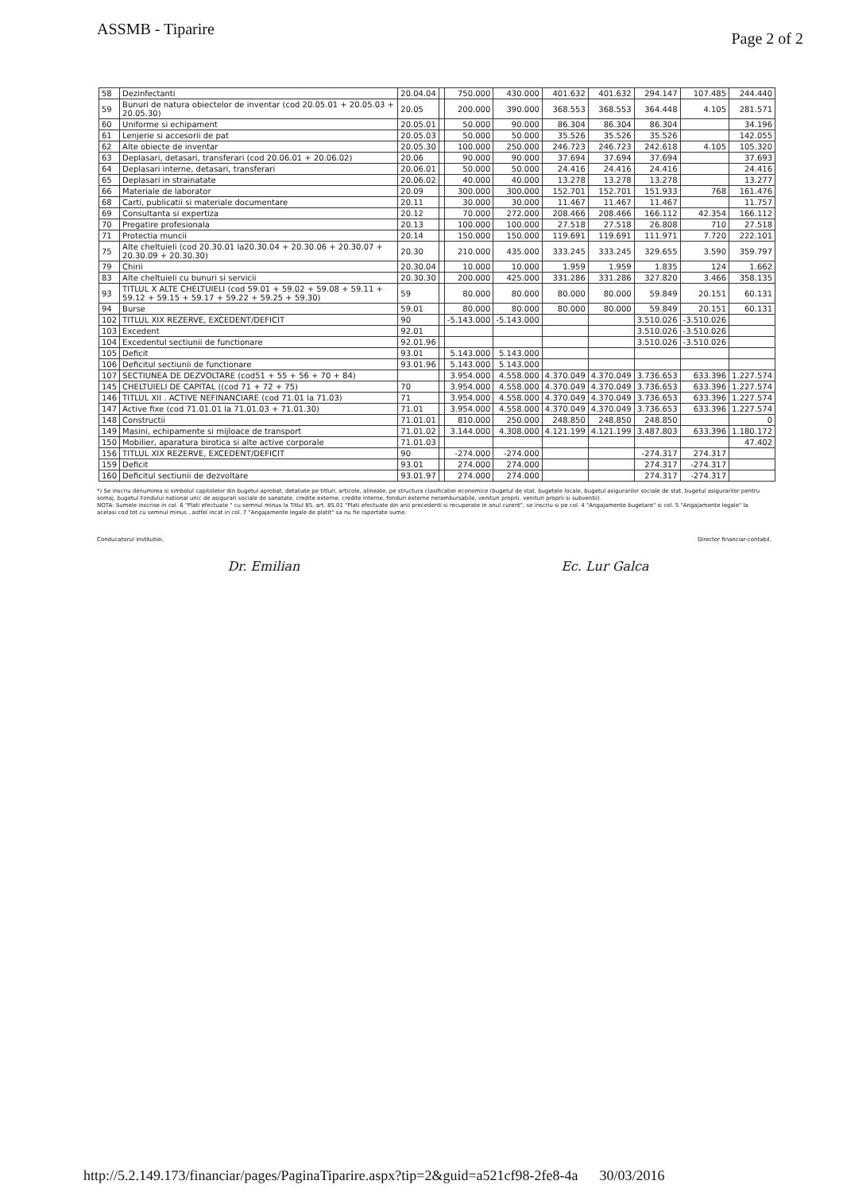ASSMB - Tiparire
Page 2 of 2
| 58 | Dezinfectanti | 20.04.04 | | 750.000 | 430.000 | 401.632 | 401.632 | 294.147 | 107.485 | 244.440 |
| 59 | Bunuri de natura obiectelor de inventar (cod 20.05.01 + 20.05.03 + 20.05.30) | 20.05 | | 200.000 | 390.000 | 368.553 | 368.553 | 364.448 | 4.105 | 281.571 |
| 60 | Uniforme si echipament | 20.05.01 | | 50.000 | 90.000 | 86.304 | 86.304 | 86.304 | | 34.196 |
| 61 | Lenjerie si accesorii de pat | 20.05.03 | | 50.000 | 50.000 | 35.526 | 35.526 | 35.526 | | 142.055 |
| 62 | Alte obiecte de inventar | 20.05.30 | | 100.000 | 250.000 | 246.723 | 246.723 | 242.618 | 4.105 | 105.320 |
| 63 | Deplasari, detasari, transferari (cod 20.06.01 + 20.06.02) | 20.06 | | 90.000 | 90.000 | 37.694 | 37.694 | 37.694 | | 37.693 |
| 64 | Deplasari interne, detasari, transferari | 20.06.01 | | 50.000 | 50.000 | 24.416 | 24.416 | 24.416 | | 24.416 |
| 65 | Deplasari in strainatate | 20.06.02 | | 40.000 | 40.000 | 13.278 | 13.278 | 13.278 | | 13.277 |
| 66 | Materiale de laborator | 20.09 | | 300.000 | 300.000 | 152.701 | 152.701 | 151.933 | 768 | 161.476 |
| 68 | Carti, publicatii si materiale documentare | 20.11 | | 30.000 | 30.000 | 11.467 | 11.467 | 11.467 | | 11.757 |
| 69 | Consultanta si expertiza | 20.12 | | 70.000 | 272.000 | 208.466 | 208.466 | 166.112 | 42.354 | 166.112 |
| 70 | Pregatire profesionala | 20.13 | | 100.000 | 100.000 | 27.518 | 27.518 | 26.808 | 710 | 27.518 |
| 71 | Protectia muncii | 20.14 | | 150.000 | 150.000 | 119.691 | 119.691 | 111.971 | 7.720 | 222.101 |
| 75 | Alte cheltuieli (cod 20.30.01 la20.30.04 + 20.30.06 + 20.30.07 + 20.30.09 + 20.30.30) | 20.30 | | 210.000 | 435.000 | 333.245 | 333.245 | 329.655 | 3.590 | 359.797 |
| 79 | Chirii | 20.30.04 | | 10.000 | 10.000 | 1.959 | 1.959 | 1.835 | 124 | 1.662 |
| 83 | Alte cheltuieli cu bunuri si servicii | 20.30.30 | | 200.000 | 425.000 | 331.286 | 331.286 | 327.820 | 3.466 | 358.135 |
| 93 | TITLUL X ALTE CHELTUIELI (cod 59.01 + 59.02 + 59.08 + 59.11 + 59.12 + 59.15 + 59.17 + 59.22 + 59.25 + 59.30) | 59 | | 80.000 | 80.000 | 80.000 | 80.000 | 59.849 | 20.151 | 60.131 |
| 94 | Burse | 59.01 | | 80.000 | 80.000 | 80.000 | 80.000 | 59.849 | 20.151 | 60.131 |
| 102 | TITLUL XIX REZERVE, EXCEDENT/DEFICIT | 90 | | -5.143.000 | -5.143.000 | | | 3.510.026 | -3.510.026 | |
| 103 | Excedent | 92.01 | | | | | | 3.510.026 | -3.510.026 | |
| 104 | Excedentul sectiunii de functionare | 92.01.96 | | | | | | 3.510.026 | -3.510.026 | |
| 105 | Deficit | 93.01 | | 5.143.000 | 5.143.000 | | | | | |
| 106 | Deficitul sectiunii de functionare | 93.01.96 | | 5.143.000 | 5.143.000 | | | | | |
| 107 | SECTIUNEA DE DEZVOLTARE (cod51 + 55 + 56 + 70 + 84) | | | 3.954.000 | 4.558.000 | 4.370.049 | 4.370.049 | 3.736.653 | 633.396 | 1.227.574 |
| 145 | CHELTUIELI DE CAPITAL ((cod 71 + 72 + 75) | 70 | | 3.954.000 | 4.558.000 | 4.370.049 | 4.370.049 | 3.736.653 | 633.396 | 1.227.574 |
| 146 | TITLUL XII . ACTIVE NEFINANCIARE (cod 71.01 la 71.03) | 71 | | 3.954.000 | 4.558.000 | 4.370.049 | 4.370.049 | 3.736.653 | 633.396 | 1.227.574 |
| 147 | Active fixe (cod 71.01.01 la 71.01.03 + 71.01.30) | 71.01 | | 3.954.000 | 4.558.000 | 4.370.049 | 4.370.049 | 3.736.653 | 633.396 | 1.227.574 |
| 148 | Constructii | 71.01.01 | | 810.000 | 250.000 | 248.850 | 248.850 | 248.850 | | 0 |
| 149 | Masini, echipamente si mijloace de transport | 71.01.02 | | 3.144.000 | 4.308.000 | 4.121.199 | 4.121.199 | 3.487.803 | 633.396 | 1.180.172 |
| 150 | Mobilier, aparatura birotica si alte active corporale | 71.01.03 | | | | | | | | 47.402 |
| 156 | TITLUL XIX REZERVE, EXCEDENT/DEFICIT | 90 | | -274.000 | -274.000 | | | -274.317 | 274.317 | |
| 159 | Deficit | 93.01 | | 274.000 | 274.000 | | | 274.317 | -274.317 | |
| 160 | Deficitul sectiunii de dezvoltare | 93.01.97 | | 274.000 | 274.000 | | | 274.317 | -274.317 | |
*) Se inscriu denumirea si simbolul capitolelor din bugetul aprobat, detaliate pe titluri, articole, alineate, pe structura clasificatiei economice (bugetul de stat, bugetele locale, bugetul asigurarilor sociale de stat, bugetul asigurarilor pentru somaj, bugetul Fondului national unic de asigurari sociale de sanatate, credite externe, credite interne, fonduri externe nerambursabile, venituri proprii, venituri proprii si subventii).
NOTA: Sumele inscrise in col. 6 "Plati efectuate " cu semnul minus la Titlul 85, art. 85.01 "Plati efectuate din anii precedenti si recuperate in anul curent", se inscriu si pe col. 4 "Angajamente bugetare" si col. 5 "Angajamente legale" la acelasi cod tot cu semnul minus , astfel incat in col. 7 "Angajamente legale de platit" sa nu fie raportate sume.
Conducatorul institutiei, Director financiar-contabil,
Dr. Emilian Ec. Lur Galca
http://5.2.149.173/financiar/pages/PaginaTiparire.aspx?tip=2&guid=a521cf98-2fe8-4a 30/03/2016